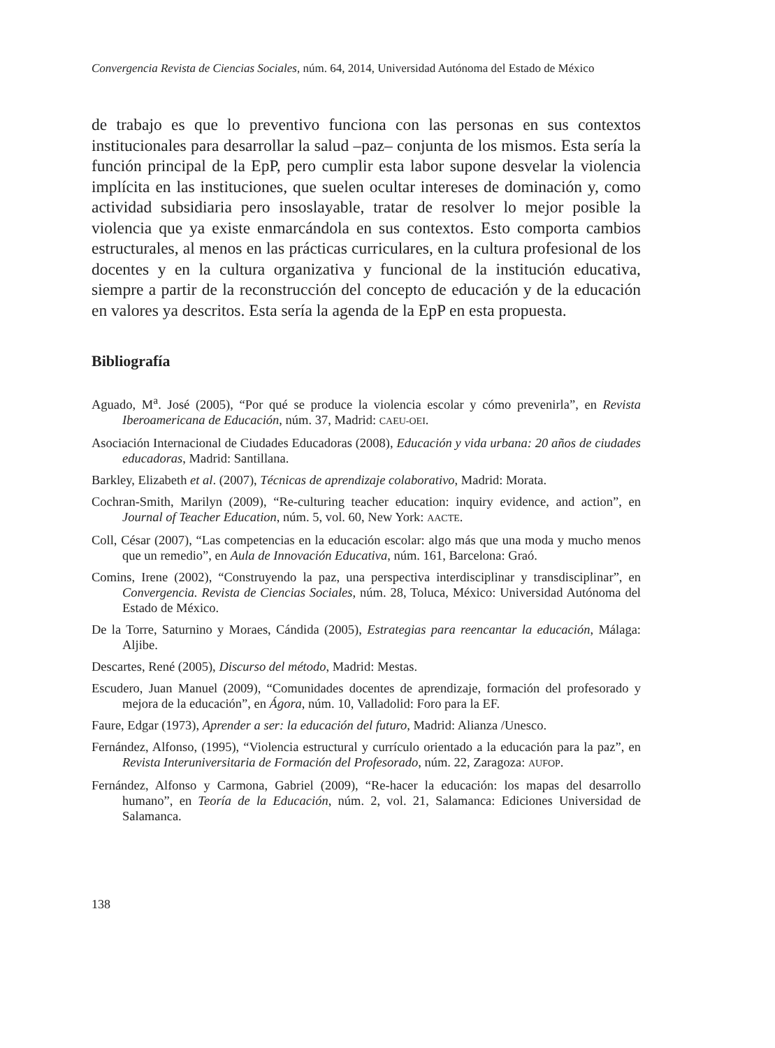Convergencia Revista de Ciencias Sociales, núm. 64, 2014, Universidad Autónoma del Estado de México
de trabajo es que lo preventivo funciona con las personas en sus contextos institucionales para desarrollar la salud –paz– conjunta de los mismos. Esta sería la función principal de la EpP, pero cumplir esta labor supone desvelar la violencia implícita en las instituciones, que suelen ocultar intereses de dominación y, como actividad subsidiaria pero insoslayable, tratar de resolver lo mejor posible la violencia que ya existe enmarcándola en sus contextos. Esto comporta cambios estructurales, al menos en las prácticas curriculares, en la cultura profesional de los docentes y en la cultura organizativa y funcional de la institución educativa, siempre a partir de la reconstrucción del concepto de educación y de la educación en valores ya descritos. Esta sería la agenda de la EpP en esta propuesta.
Bibliografía
Aguado, M<sup>a</sup>. José (2005), “Por qué se produce la violencia escolar y cómo prevenirla”, en Revista Iberoamericana de Educación, núm. 37, Madrid: CAEU-OEI.
Asociación Internacional de Ciudades Educadoras (2008), Educación y vida urbana: 20 años de ciudades educadoras, Madrid: Santillana.
Barkley, Elizabeth et al. (2007), Técnicas de aprendizaje colaborativo, Madrid: Morata.
Cochran-Smith, Marilyn (2009), “Re-culturing teacher education: inquiry evidence, and action”, en Journal of Teacher Education, núm. 5, vol. 60, New York: AACTE.
Coll, César (2007), “Las competencias en la educación escolar: algo más que una moda y mucho menos que un remedio”, en Aula de Innovación Educativa, núm. 161, Barcelona: Graó.
Comins, Irene (2002), “Construyendo la paz, una perspectiva interdisciplinar y transdisciplinar”, en Convergencia. Revista de Ciencias Sociales, núm. 28, Toluca, México: Universidad Autónoma del Estado de México.
De la Torre, Saturnino y Moraes, Cándida (2005), Estrategias para reencantar la educación, Málaga: Aljibe.
Descartes, René (2005), Discurso del método, Madrid: Mestas.
Escudero, Juan Manuel (2009), “Comunidades docentes de aprendizaje, formación del profesorado y mejora de la educación”, en Ágora, núm. 10, Valladolid: Foro para la EF.
Faure, Edgar (1973), Aprender a ser: la educación del futuro, Madrid: Alianza /Unesco.
Fernández, Alfonso, (1995), “Violencia estructural y currículo orientado a la educación para la paz”, en Revista Interuniversitaria de Formación del Profesorado, núm. 22, Zaragoza: AUFOP.
Fernández, Alfonso y Carmona, Gabriel (2009), “Re-hacer la educación: los mapas del desarrollo humano”, en Teoría de la Educación, núm. 2, vol. 21, Salamanca: Ediciones Universidad de Salamanca.
138